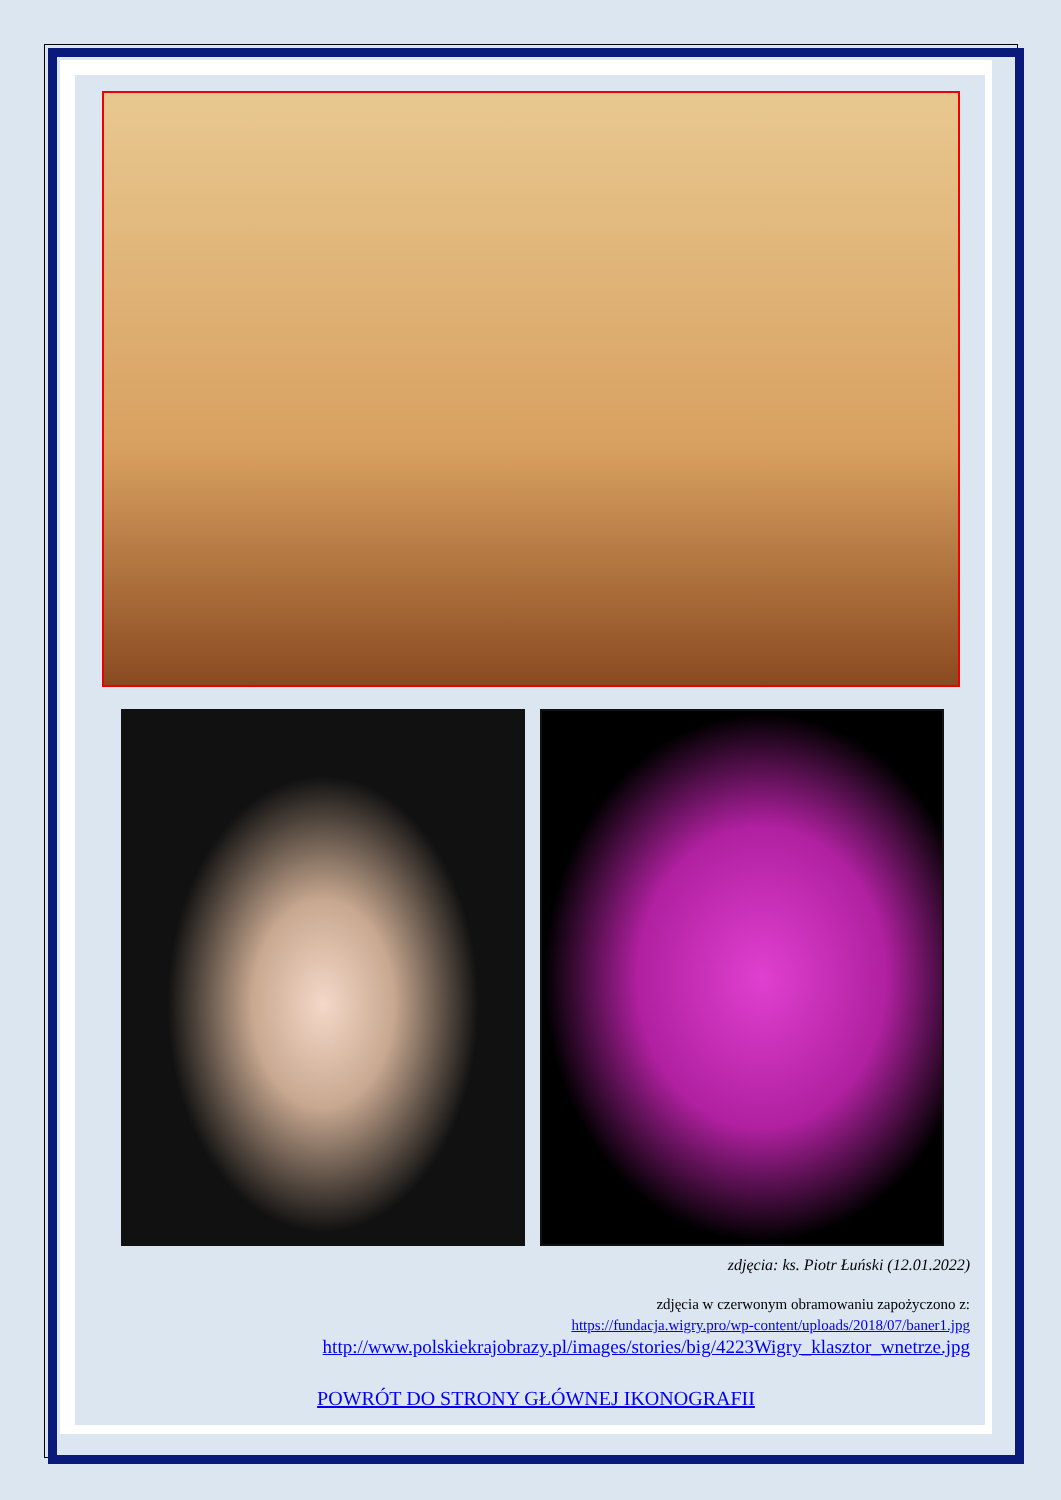zdjęcia: ks. Piotr Łuński (12.01.2022)
zdjęcia w czerwonym obramowaniu zapożyczono z:
https://fundacja.wigry.pro/wp-content/uploads/2018/07/baner1.jpg
http://www.polskiekrajobrazy.pl/images/stories/big/4223Wigry_klasztor_wnetrze.jpg
POWRÓT DO STRONY GŁÓWNEJ IKONOGRAFII